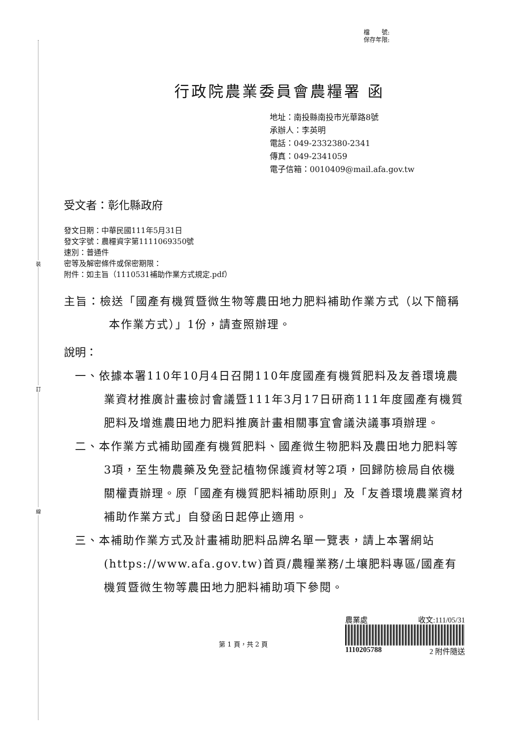裝
訂
線
檔　　號:
保存年限:
行政院農業委員會農糧署 函
地址：南投縣南投市光華路8號
承辦人：李英明
電話：049-2332380-2341
傳真：049-2341059
電子信箱：0010409@mail.afa.gov.tw
受文者：彰化縣政府
發文日期：中華民國111年5月31日
發文字號：農糧資字第1111069350號
速別：普通件
密等及解密條件或保密期限：
附件：如主旨（1110531補助作業方式規定.pdf）
主旨：檢送「國產有機質暨微生物等農田地力肥料補助作業方式（以下簡稱本作業方式）」1份，請查照辦理。
說明：
一、依據本署110年10月4日召開110年度國產有機質肥料及友善環境農業資材推廣計畫檢討會議暨111年3月17日研商111年度國產有機質肥料及增進農田地力肥料推廣計畫相關事宜會議決議事項辦理。
二、本作業方式補助國產有機質肥料、國產微生物肥料及農田地力肥料等3項，至生物農藥及免登記植物保護資材等2項，回歸防檢局自依機關權責辦理。原「國產有機質肥料補助原則」及「友善環境農業資材補助作業方式」自發函日起停止適用。
三、本補助作業方式及計畫補助肥料品牌名單一覽表，請上本署網站(https://www.afa.gov.tw)首頁/農糧業務/土壤肥料專區/國產有機質暨微生物等農田地力肥料補助項下參閱。
第 1 頁，共 2 頁
農業處 收文:111/05/31
1110205788 2 附件隨送